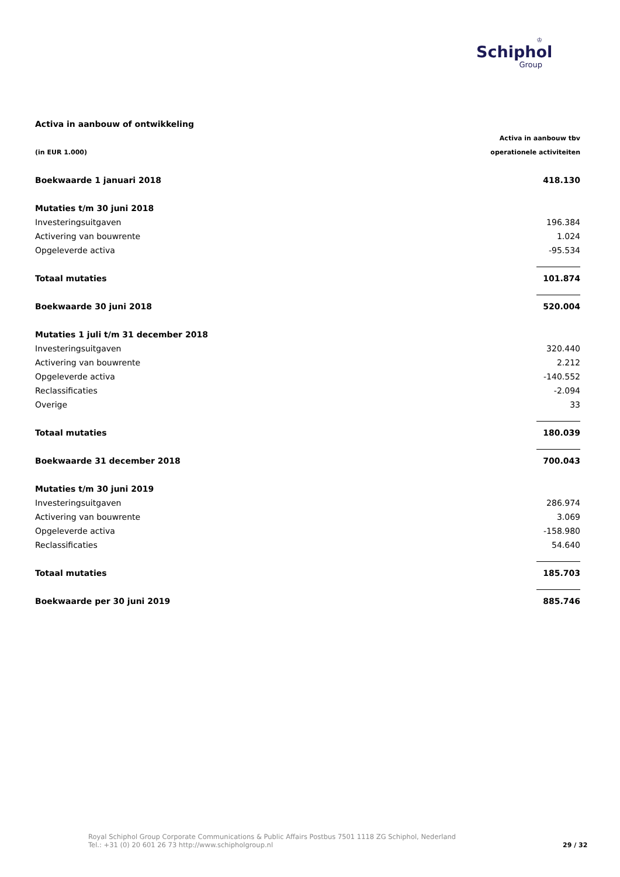♔
Schiphol
Group
| Activa in aanbouw of ontwikkeling | |
| | Activa in aanbouw tbv |
| (in EUR 1.000) | operationele activiteiten |
| Boekwaarde 1 januari 2018 | 418.130 |
| Mutaties t/m 30 juni 2018 | |
| Investeringsuitgaven | 196.384 |
| Activering van bouwrente | 1.024 |
| Opgeleverde activa | -95.534 |
| Totaal mutaties | 101.874 |
| Boekwaarde 30 juni 2018 | 520.004 |
| Mutaties 1 juli t/m 31 december 2018 | |
| Investeringsuitgaven | 320.440 |
| Activering van bouwrente | 2.212 |
| Opgeleverde activa | -140.552 |
| Reclassificaties | -2.094 |
| Overige | 33 |
| Totaal mutaties | 180.039 |
| Boekwaarde 31 december 2018 | 700.043 |
| Mutaties t/m 30 juni 2019 | |
| Investeringsuitgaven | 286.974 |
| Activering van bouwrente | 3.069 |
| Opgeleverde activa | -158.980 |
| Reclassificaties | 54.640 |
| Totaal mutaties | 185.703 |
| Boekwaarde per 30 juni 2019 | 885.746 |
Royal Schiphol Group Corporate Communications & Public Affairs Postbus 7501 1118 ZG Schiphol, Nederland
Tel.: +31 (0) 20 601 26 73 http://www.schipholgroup.nl
29 / 32